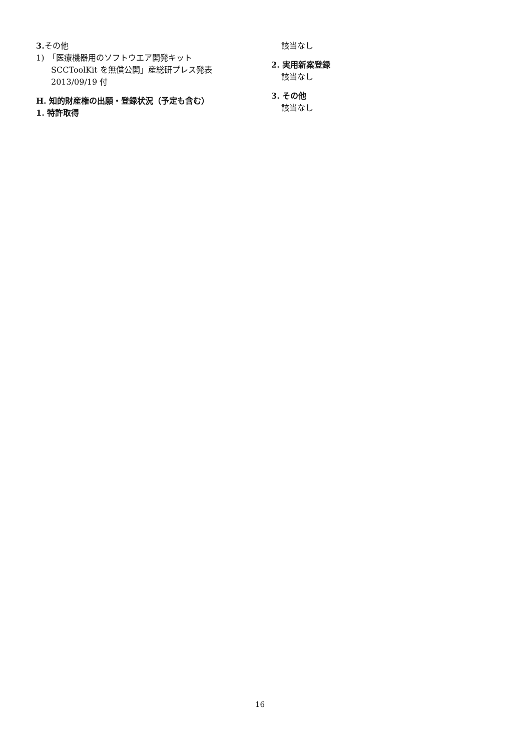3. その他
1)　「医療機器用のソフトウエア開発キット
SCCToolKit を無償公開」産総研プレス発表
2013/09/19 付
H. 知的財産権の出願・登録状況（予定も含む）
1. 特許取得
該当なし
2. 実用新案登録
該当なし
3. その他
該当なし
16